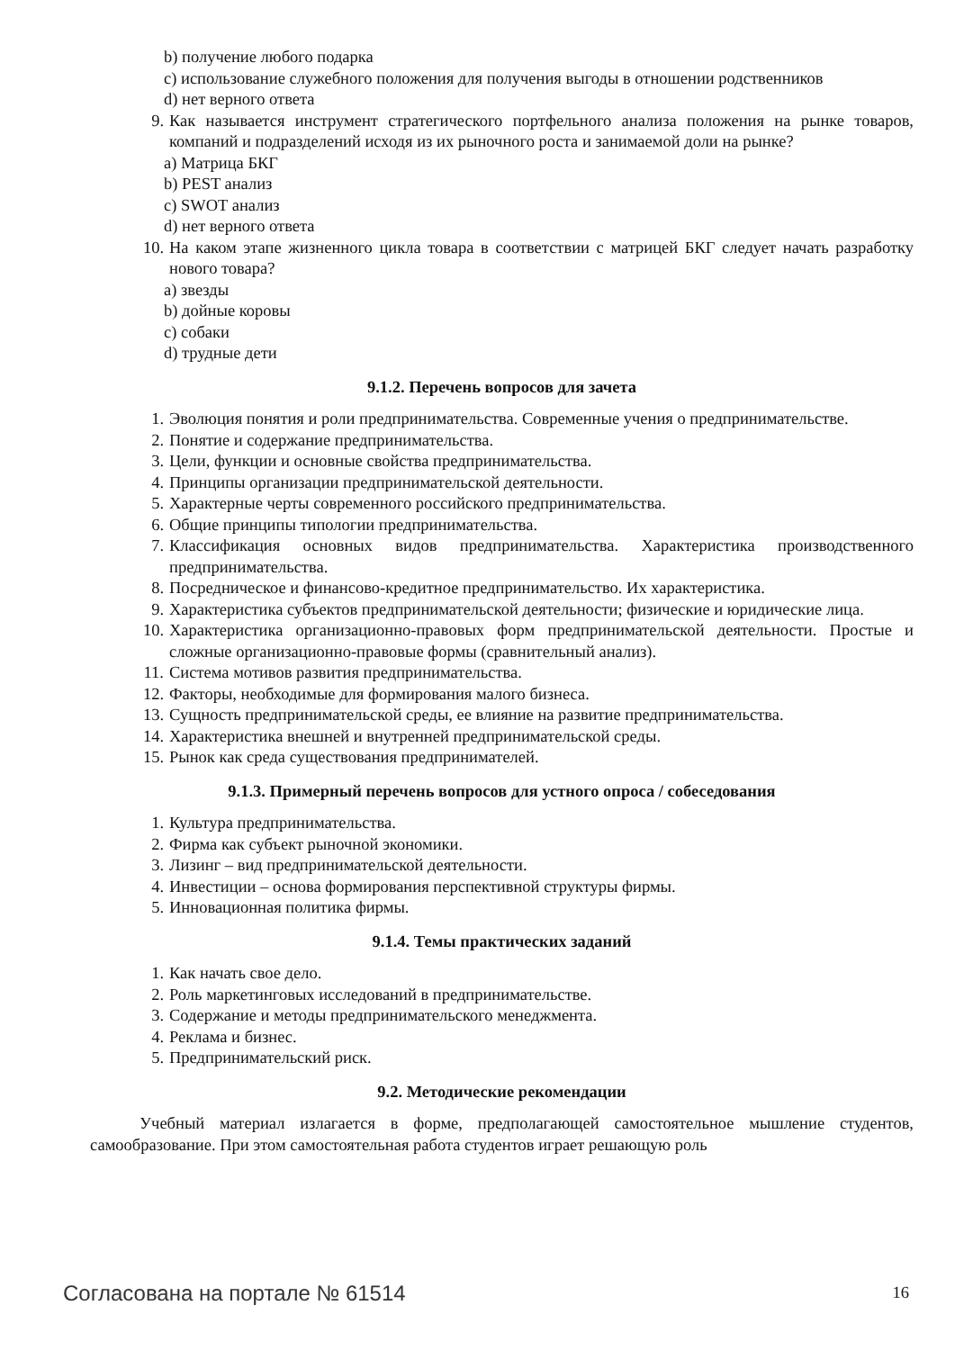b) получение любого подарка
c) использование служебного положения для получения выгоды в отношении родственников
d) нет верного ответа
9. Как называется инструмент стратегического портфельного анализа положения на рынке товаров, компаний и подразделений исходя из их рыночного роста и занимаемой доли на рынке?
a) Матрица БКГ
b) PEST анализ
c) SWOT анализ
d) нет верного ответа
10. На каком этапе жизненного цикла товара в соответствии с матрицей БКГ следует начать разработку нового товара?
a) звезды
b) дойные коровы
c) собаки
d) трудные дети
9.1.2. Перечень вопросов для зачета
1. Эволюция понятия и роли предпринимательства. Современные учения о предпринимательстве.
2. Понятие и содержание предпринимательства.
3. Цели, функции и основные свойства предпринимательства.
4. Принципы организации предпринимательской деятельности.
5. Характерные черты современного российского предпринимательства.
6. Общие принципы типологии предпринимательства.
7. Классификация основных видов предпринимательства. Характеристика производственного предпринимательства.
8. Посредническое и финансово-кредитное предпринимательство. Их характеристика.
9. Характеристика субъектов предпринимательской деятельности; физические и юридические лица.
10. Характеристика организационно-правовых форм предпринимательской деятельности. Простые и сложные организационно-правовые формы (сравнительный анализ).
11. Система мотивов развития предпринимательства.
12. Факторы, необходимые для формирования малого бизнеса.
13. Сущность предпринимательской среды, ее влияние на развитие предпринимательства.
14. Характеристика внешней и внутренней предпринимательской среды.
15. Рынок как среда существования предпринимателей.
9.1.3. Примерный перечень вопросов для устного опроса / собеседования
1. Культура предпринимательства.
2. Фирма как субъект рыночной экономики.
3. Лизинг – вид предпринимательской деятельности.
4. Инвестиции – основа формирования перспективной структуры фирмы.
5. Инновационная политика фирмы.
9.1.4. Темы практических заданий
1. Как начать свое дело.
2. Роль маркетинговых исследований в предпринимательстве.
3. Содержание и методы предпринимательского менеджмента.
4. Реклама и бизнес.
5. Предпринимательский риск.
9.2. Методические рекомендации
Учебный материал излагается в форме, предполагающей самостоятельное мышление студентов, самообразование. При этом самостоятельная работа студентов играет решающую роль
Согласована на портале № 61514 16